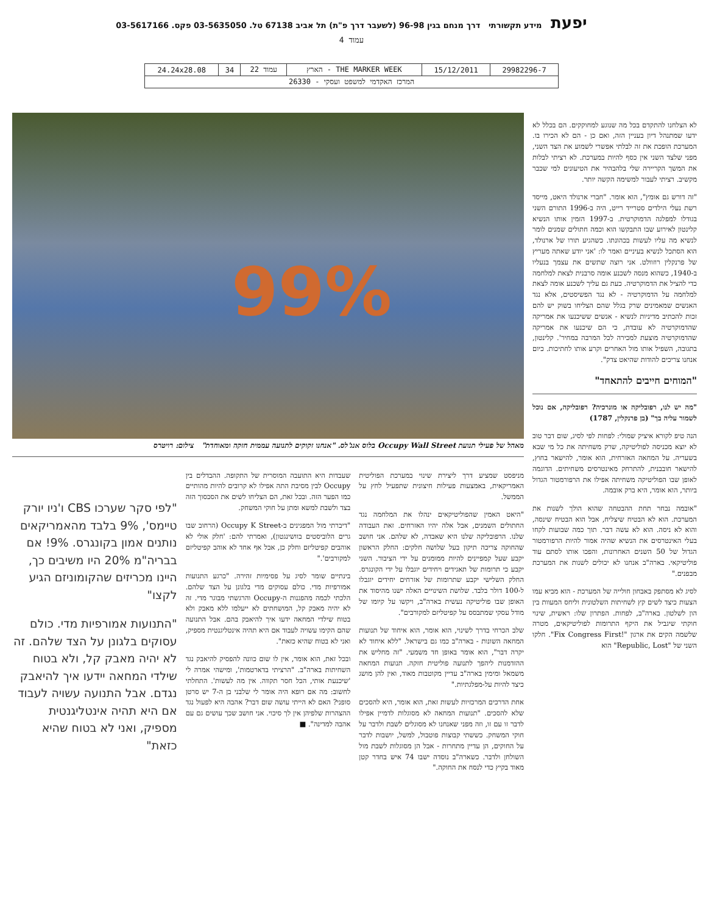יפעת מידע תקשורתי דרך מנחם בגין 96-98 (לשעבר דרך פ"ת) תל אביב 67138 טל. 03-5635050 פקס. 03-5617166
עמוד 4
| 29982296-7 | 15/12/2011 | THE MARKER WEEK - הארץ | עמוד 22 | 34 | 24.24x28.08 |
| המרכז האקדמי למשפט ועסקי - 26330 | | | | | |
לא הצלחנו להתקדם בכל מה שנוגע למחוקקים. הם בכלל לא ידעו שמתנהל דיון בעניין הזה, ואם כן - הם לא הכירו בו. המערכת הופכת את זה לבלתי אפשרי לשמוע את הצד השני, מפני שלצד השני אין כסף להיות במערכת. לא רציתי לבלות את המשך הקריירה שלי בלהבהיר את הטיעונים למי שכבר מקשיב. רציתי לעבור למשימה הקשה יותר.
"זה דורש גם אומץ", הוא אומר. "חברי ארנולד היאט, מייסד רשת נעלי הילדים סטרייד רייט, היה ב-1996 התורם השני בגודלו למפלגה הדמוקרטית. ב-1997 הזמין אותו הנשיא קלינטון לאירוע שבו התבקשו הוא וכמה חתולים שמנים לומר לנשיא מה עליו לעשות בכהונתו. כשהגיע תורו של ארנולד, הוא הסתכל לנשיא בעיניים ואמר לו: 'אני יודע שאתה מעריץ של פרנקלין רוזוולט. אני רוצה שתשים את עצמך בנעליו ב-1940, כשהוא מנסה לשכנע אומה סרבנית לצאת למלחמה כדי להציל את הדמוקרטיה. כעת גם עליך לשכנע אומה לצאת למלחמה על הדמוקרטיה - לא נגד הפשיסטים, אלא נגד האנשים שמאמינים שרק בגלל שהם הצליחו בשוק יש להם זכות להכתיב מדיניות לנשיא - אנשים ששיכנעו את אמריקה שהדמוקרטיה לא עובדת, כי הם שיכנעו את אמריקה שהדמוקרטיה מוצעת למכירה לכל המרבה במחיר'. קלינטון, בתגובה, השפיל אותו מול האחרים וקרע אותו לחתיכות. כיום אנחנו צריכים להודות שהיאט צדק".
"המוחים חייבים להתאחד"
"מה יש לנו, רפובליקה או מונרכיה? רפובליקה, אם נוכל לשמור עליה בך" (בן פרנקלין, 1787)
הנה טיפ לקורא איציק שמולי: לפחות לפי לסיג, שום דבר טוב לא יוצא מכניסה לפוליטיקה, שרק משחיתה את כל מי שבא בשעריה. על המחאה האזרחית, הוא אומר, להישאר בחוץ, להישאר חובבנית, להתרחק מאינטרסים משחיתים. הדוגמה לאופן שבו הפוליטיקה משחיתה אפילו את הרפורמטור הגדול ביותר, הוא אומר, היא ברק אובמה.
"אובמה נבחר תחת ההבטחה שהוא הולך לשנות את המערכת. הוא לא הבטיח שיצליח, אבל הוא הבטיח שינסה, והוא לא ניסה. הוא לא עשה דבר. תוך כמה שבועות לקחו בעלי האינטרסים את הנשיא שהיה אמור להיות הרפורמטור הגדול של 50 השנים האחרונות, והפכו אותו לסתם עוד פוליטיקאי. בארה"ב אנחנו לא יכולים לשנות את המערכת מבפנים."
לסיג לא מסתפק באבחון חולייה של המערכת - הוא מביא עמו הצעות כיצד לשים קץ לשחיתות השלטונית וליחס המעוות בין הון לשלטון. בארה"ב, לפחות. הפתרון שלו: ראשית, שינוי חוקתי שיגביל את היקף התרומות לפוליטיקאים, מטרה שלשמה הקים את ארגון "!Fix Congress First". חלקו השני של "Republic, Lost" הוא
99%
מאהל של פעילי תנועת Occupy Wall Street בלוס אנג'לס. "אנחנו זקוקים לתנועה עממית חזקה ומאוחדת" צילום: רויטרס
מניפסט שמציע דרך ליצירת שינוי במערכת הפוליטית האמריקאית, באמצעות פעילות חיצונית שתפעיל לחץ על הממשל.
"היאט האמין שהפוליטיקאים ינהלו את המלחמה נגד החתולים השמנים, אבל אלה יהיו האזרחים. זאת העבודה שלנו. הרפובליקה שלנו היא שאבדה, לא שלהם. אני חושב שהחוקה צריכה תיקון בעל שלושה חלקים: החלק הראשון יקבע שעל קמפיינים להיות ממומנים על ידי הציבור. השני יקבע כי תרומות של תאגידים ויחידים יוגבלו על ידי הקונגרס. החלק השלישי יקבע שתרומות של אזרחים יחידים יוגבלו ל-100 דולר בלבד. שלושת השינויים האלה ישנו מהיסוד את האופן שבו פוליטיקה נעשית בארה"ב, ויקשו על קיומו של מודל עסקי שמתבסס על קפיטליזם למקורבים".
שלב הכרחי בדרך לשינוי, הוא אומר, הוא איחוד של תנועות המחאה השונות - בארה"ב כמו גם בישראל. "ללא איחוד לא יקרה דבר", הוא אומר באופן חד משמעי. "זה מחליש את ההזדמנות ליהפך לתנועה פוליטית חזקה. תנועות המחאה משמאל ומימין בארה"ב עדיין מקוטבות מאוד, ואין להן מושג כיצד להיות על-מפלגתיות."
אחת הדרכים המרכזיות לעשות זאת, הוא אומר, היא להסכים שלא להסכים. "תנועות המחאה לא מסוגלות לדמיין אפילו לדבר זו עם זו, וזה מפני שאנחנו לא מסוגלים לשבת ולדבר על חוקי המשחק. כששתי קבוצות פוטבול, למשל, יושבות לדבר על החוקים, הן עדיין מתחרות - אבל הן מסוגלות לשבת מול השולחן ולדבר. כשארה"ב נוסדה ישבו 74 איש בחדר קטן מאוד בקיץ כדי לנסח את החוקה."
שעבדות היא התועבה המוסרית של התקופה. ההבדלים בין Occupy לבין מסיבת התה אפילו לא קרובים להיות מהותיים כמו הפער הזה. ובכל זאת, הם הצליחו לשים את הסכסוך הזה בצד ולשבת למשא ומתן על חוקי המשחק.
"דיברתי מול המפגינים ב-Occupy K Street (הרחוב שבו גרים הלוביסטים בוושינגטון), ואמרתי להם: 'חלק אולי לא אוהבים קפיטליזם וחלק כן, אבל אף אחד לא אוהב קפיטליזם למקורבים'."
בינתיים שומר לסיג על פסימיות זהירה. "כרגע התנועות אמורפיות מדי. כולם עסוקים מדי בלגונן על הצד שלהם. הלכתי לכמה מהפגנות ה-Occupy והרגשתי מבוגר מדי. זה לא יהיה מאבק קל, המושחתים לא ייעלמו ללא מאבק ולא בטוח שילדי המחאה ידעו איך להיאבק בהם. אבל התנועה שהם הקימו עשויה לעבוד אם היא תהיה אינטליגנטית מספיק, ואני לא בטוח שהיא כזאת".
ובכל זאת, הוא אומר, אין לו שום כוונה להפסיק להיאבק נגד השחיתות בארה"ב. "הרציתי בדארטמות', ומישהי אמרה לי 'שיכנעת אותי, הכל חסר תקווה. אין מה לעשות'. התחלתי לחשוב: מה אם רופא היה אומר לי שלבני בן ה-7 יש סרטן סופני? האם לא הייתי עושה שום דבר? אהבה היא לפעול נגד ההצהרות שלפיהן אין לך סיכוי. אני חושב שכך עושים גם עם אהבה למדינה". ■
"לפי סקר שערכו CBS ו'ניו יורק טיימס', 9% בלבד מהאמריקאים נותנים אמון בקונגרס. 9%! אם בבריה"מ 20% היו משיבים כך, היינו מכריזים שהקומוניזם הגיע לקצו"
"התנועות אמורפיות מדי. כולם עסוקים בלגונן על הצד שלהם. זה לא יהיה מאבק קל, ולא בטוח שילדי המחאה יידעו איך להיאבק נגדם. אבל התנועה עשויה לעבוד אם היא תהיה אינטליגנטית מספיק, ואני לא בטוח שהיא כזאת"